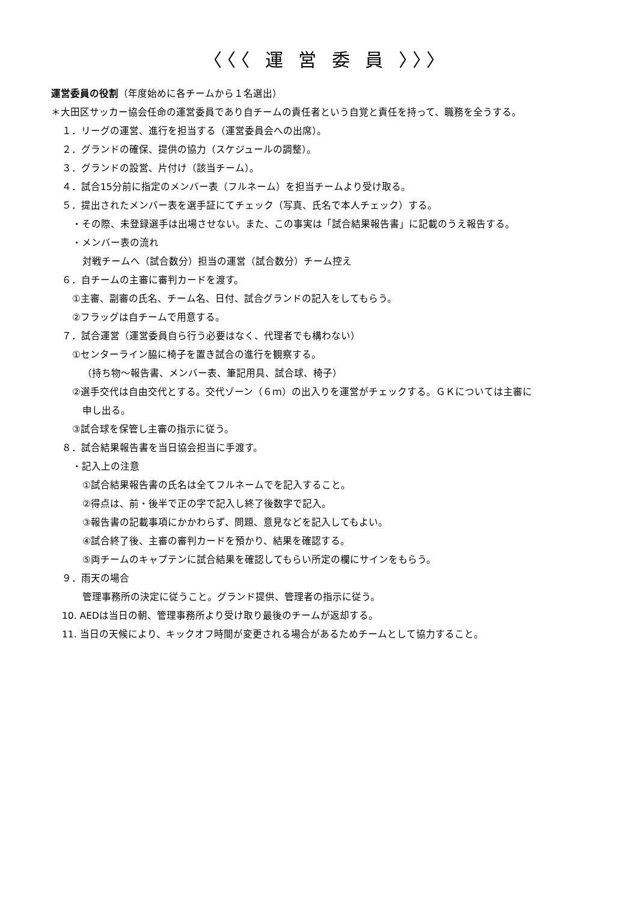〈〈〈 運 営 委 員 〉〉〉
運営委員の役割（年度始めに各チームから１名選出）
＊大田区サッカー協会任命の運営委員であり自チームの責任者という自覚と責任を持って、職務を全うする。
１．リーグの運営、進行を担当する（運営委員会への出席）。
２．グランドの確保、提供の協力（スケジュールの調整）。
３．グランドの設営、片付け（該当チーム）。
４．試合15分前に指定のメンバー表（フルネーム）を担当チームより受け取る。
５．提出されたメンバー表を選手証にてチェック（写真、氏名で本人チェック）する。
・その際、未登録選手は出場させない。また、この事実は「試合結果報告書」に記載のうえ報告する。
・メンバー表の流れ
対戦チームへ（試合数分）担当の運営（試合数分）チーム控え
６．自チームの主審に審判カードを渡す。
①主審、副審の氏名、チーム名、日付、試合グランドの記入をしてもらう。
②フラッグは自チームで用意する。
７．試合運営（運営委員自ら行う必要はなく、代理者でも構わない）
①センターライン脇に椅子を置き試合の進行を観察する。
（持ち物～報告書、メンバー表、筆記用具、試合球、椅子）
②選手交代は自由交代とする。交代ゾーン（６ｍ）の出入りを運営がチェックする。ＧＫについては主審に
申し出る。
③試合球を保管し主審の指示に従う。
８．試合結果報告書を当日協会担当に手渡す。
・記入上の注意
①試合結果報告書の氏名は全てフルネームでを記入すること。
②得点は、前・後半で正の字で記入し終了後数字で記入。
③報告書の記載事項にかかわらず、問題、意見などを記入してもよい。
④試合終了後、主審の審判カードを預かり、結果を確認する。
⑤両チームのキャプテンに試合結果を確認してもらい所定の欄にサインをもらう。
９．雨天の場合
管理事務所の決定に従うこと。グランド提供、管理者の指示に従う。
10. AEDは当日の朝、管理事務所より受け取り最後のチームが返却する。
11. 当日の天候により、キックオフ時間が変更される場合があるためチームとして協力すること。